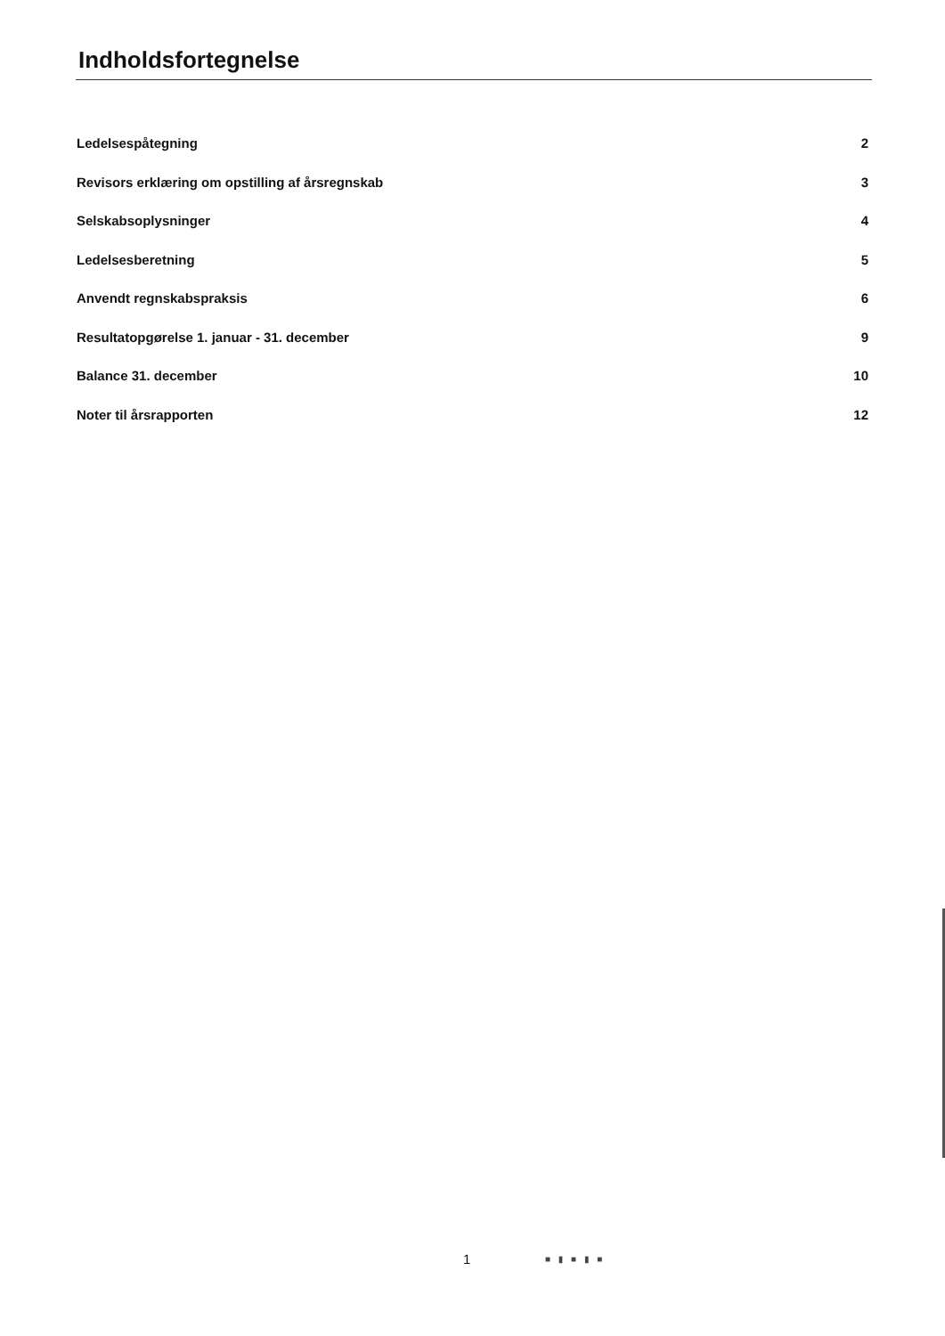Indholdsfortegnelse
Ledelsespåtegning 2
Revisors erklæring om opstilling af årsregnskab 3
Selskabsoplysninger 4
Ledelsesberetning 5
Anvendt regnskabspraksis 6
Resultatopgørelse 1. januar - 31. december 9
Balance 31. december 10
Noter til årsrapporten 12
1 ■ ▮ ■ ▮ ■